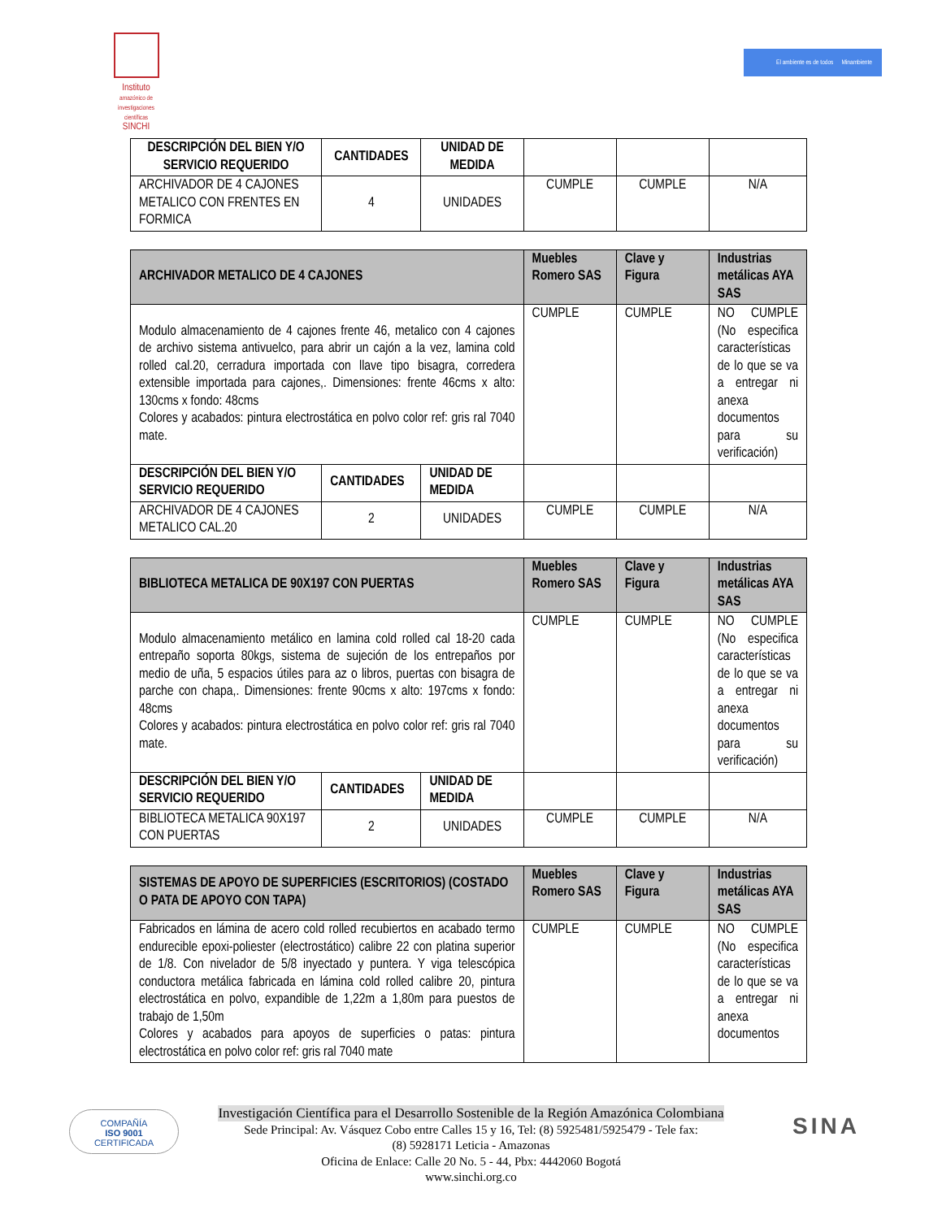Instituto
amazónico de investigaciones científicas
SINCHI
El ambiente es de todos Minambiente
| DESCRIPCIÓN DEL BIEN Y/O SERVICIO REQUERIDO | CANTIDADES | UNIDAD DE MEDIDA | | | |
| ARCHIVADOR DE 4 CAJONES METALICO CON FRENTES EN FORMICA | 4 | UNIDADES | CUMPLE | CUMPLE | N/A |
| ARCHIVADOR METALICO DE 4 CAJONES | | | Muebles Romero SAS | Clave y Figura | Industrias metálicas AYA SAS |
| --- | --- | --- | --- | --- | --- |
| Modulo almacenamiento de 4 cajones frente 46, metalico con 4 cajones de archivo sistema antivuelco, para abrir un cajón a la vez, lamina cold rolled cal.20, cerradura importada con llave tipo bisagra, corredera extensible importada para cajones,. Dimensiones: frente 46cms x alto: 130cms x fondo: 48cms Colores y acabados: pintura electrostática en polvo color ref: gris ral 7040 mate. | | | CUMPLE | CUMPLE | NO CUMPLE (No especifica características de lo que se va a entregar ni anexa documentos para su verificación) |
| DESCRIPCIÓN DEL BIEN Y/O SERVICIO REQUERIDO | CANTIDADES | UNIDAD DE MEDIDA | | | |
| ARCHIVADOR DE 4 CAJONES METALICO CAL.20 | 2 | UNIDADES | CUMPLE | CUMPLE | N/A |
| BIBLIOTECA METALICA DE 90X197 CON PUERTAS | | | Muebles Romero SAS | Clave y Figura | Industrias metálicas AYA SAS |
| --- | --- | --- | --- | --- | --- |
| Modulo almacenamiento metálico en lamina cold rolled cal 18-20 cada entrepaño soporta 80kgs, sistema de sujeción de los entrepaños por medio de uña, 5 espacios útiles para az o libros, puertas con bisagra de parche con chapa,. Dimensiones: frente 90cms x alto: 197cms x fondo: 48cms Colores y acabados: pintura electrostática en polvo color ref: gris ral 7040 mate. | | | CUMPLE | CUMPLE | NO CUMPLE (No especifica características de lo que se va a entregar ni anexa documentos para su verificación) |
| DESCRIPCIÓN DEL BIEN Y/O SERVICIO REQUERIDO | CANTIDADES | UNIDAD DE MEDIDA | | | |
| BIBLIOTECA METALICA 90X197 CON PUERTAS | 2 | UNIDADES | CUMPLE | CUMPLE | N/A |
| SISTEMAS DE APOYO DE SUPERFICIES (ESCRITORIOS) (COSTADO O PATA DE APOYO CON TAPA) | Muebles Romero SAS | Clave y Figura | Industrias metálicas AYA SAS |
| --- | --- | --- | --- |
| Fabricados en lámina de acero cold rolled recubiertos en acabado termo endurecible epoxi-poliester (electrostático) calibre 22 con platina superior de 1/8. Con nivelador de 5/8 inyectado y puntera. Y viga telescópica conductora metálica fabricada en lámina cold rolled calibre 20, pintura electrostática en polvo, expandible de 1,22m a 1,80m para puestos de trabajo de 1,50m Colores y acabados para apoyos de superficies o patas: pintura electrostática en polvo color ref: gris ral 7040 mate | CUMPLE | CUMPLE | NO CUMPLE (No especifica características de lo que se va a entregar ni anexa documentos |
COMPAÑÍA
ISO 9001
CERTIFICADA
Investigación Científica para el Desarrollo Sostenible de la Región Amazónica Colombiana
Sede Principal: Av. Vásquez Cobo entre Calles 15 y 16, Tel: (8) 5925481/5925479 - Tele fax:
(8) 5928171 Leticia - Amazonas
Oficina de Enlace: Calle 20 No. 5 - 44, Pbx: 4442060 Bogotá
www.sinchi.org.co
SINA